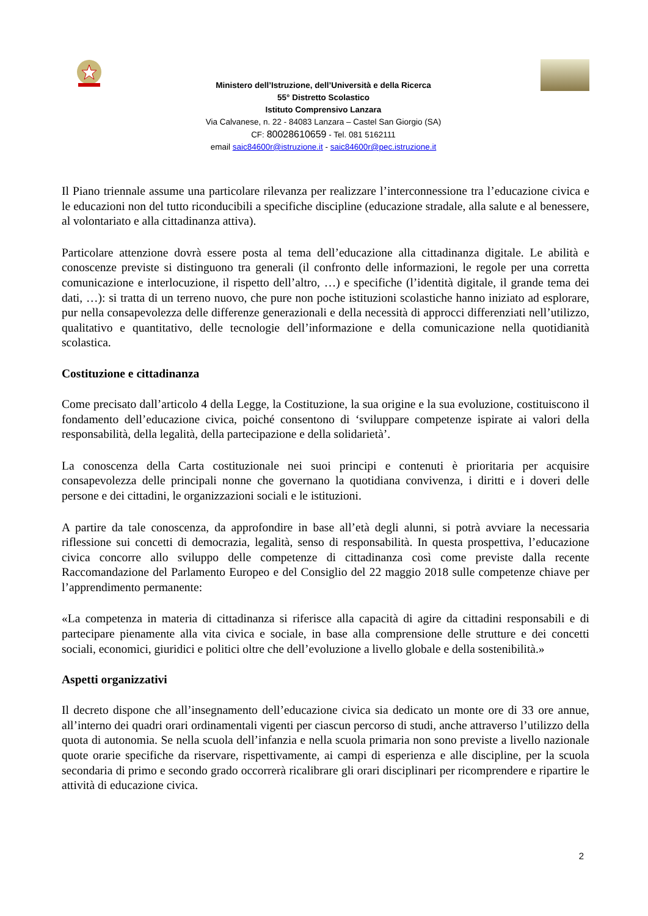Ministero dell’Istruzione, dell’Università e della Ricerca
55° Distretto Scolastico
Istituto Comprensivo Lanzara
Via Calvanese, n. 22 - 84083 Lanzara – Castel San Giorgio (SA)
CF: 80028610659 - Tel. 081 5162111
email saic84600r@istruzione.it - saic84600r@pec.istruzione.it
Il Piano triennale assume una particolare rilevanza per realizzare l’interconnessione tra l’educazione civica e le educazioni non del tutto riconducibili a specifiche discipline (educazione stradale, alla salute e al benessere, al volontariato e alla cittadinanza attiva).
Particolare attenzione dovrà essere posta al tema dell’educazione alla cittadinanza digitale. Le abilità e conoscenze previste si distinguono tra generali (il confronto delle informazioni, le regole per una corretta comunicazione e interlocuzione, il rispetto dell’altro, …) e specifiche (l’identità digitale, il grande tema dei dati, …): si tratta di un terreno nuovo, che pure non poche istituzioni scolastiche hanno iniziato ad esplorare, pur nella consapevolezza delle differenze generazionali e della necessità di approcci differenziati nell’utilizzo, qualitativo e quantitativo, delle tecnologie dell’informazione e della comunicazione nella quotidianità scolastica.
Costituzione e cittadinanza
Come precisato dall’articolo 4 della Legge, la Costituzione, la sua origine e la sua evoluzione, costituiscono il fondamento dell’educazione civica, poiché consentono di ‘sviluppare competenze ispirate ai valori della responsabilità, della legalità, della partecipazione e della solidarietà’.
La conoscenza della Carta costituzionale nei suoi principi e contenuti è prioritaria per acquisire consapevolezza delle principali nonne che governano la quotidiana convivenza, i diritti e i doveri delle persone e dei cittadini, le organizzazioni sociali e le istituzioni.
A partire da tale conoscenza, da approfondire in base all’età degli alunni, si potrà avviare la necessaria riflessione sui concetti di democrazia, legalità, senso di responsabilità. In questa prospettiva, l’educazione civica concorre allo sviluppo delle competenze di cittadinanza così come previste dalla recente Raccomandazione del Parlamento Europeo e del Consiglio del 22 maggio 2018 sulle competenze chiave per l’apprendimento permanente:
«La competenza in materia di cittadinanza si riferisce alla capacità di agire da cittadini responsabili e di partecipare pienamente alla vita civica e sociale, in base alla comprensione delle strutture e dei concetti sociali, economici, giuridici e politici oltre che dell’evoluzione a livello globale e della sostenibilità.»
Aspetti organizzativi
Il decreto dispone che all’insegnamento dell’educazione civica sia dedicato un monte ore di 33 ore annue, all’interno dei quadri orari ordinamentali vigenti per ciascun percorso di studi, anche attraverso l’utilizzo della quota di autonomia. Se nella scuola dell’infanzia e nella scuola primaria non sono previste a livello nazionale quote orarie specifiche da riservare, rispettivamente, ai campi di esperienza e alle discipline, per la scuola secondaria di primo e secondo grado occorrerà ricalibrare gli orari disciplinari per ricomprendere e ripartire le attività di educazione civica.
2